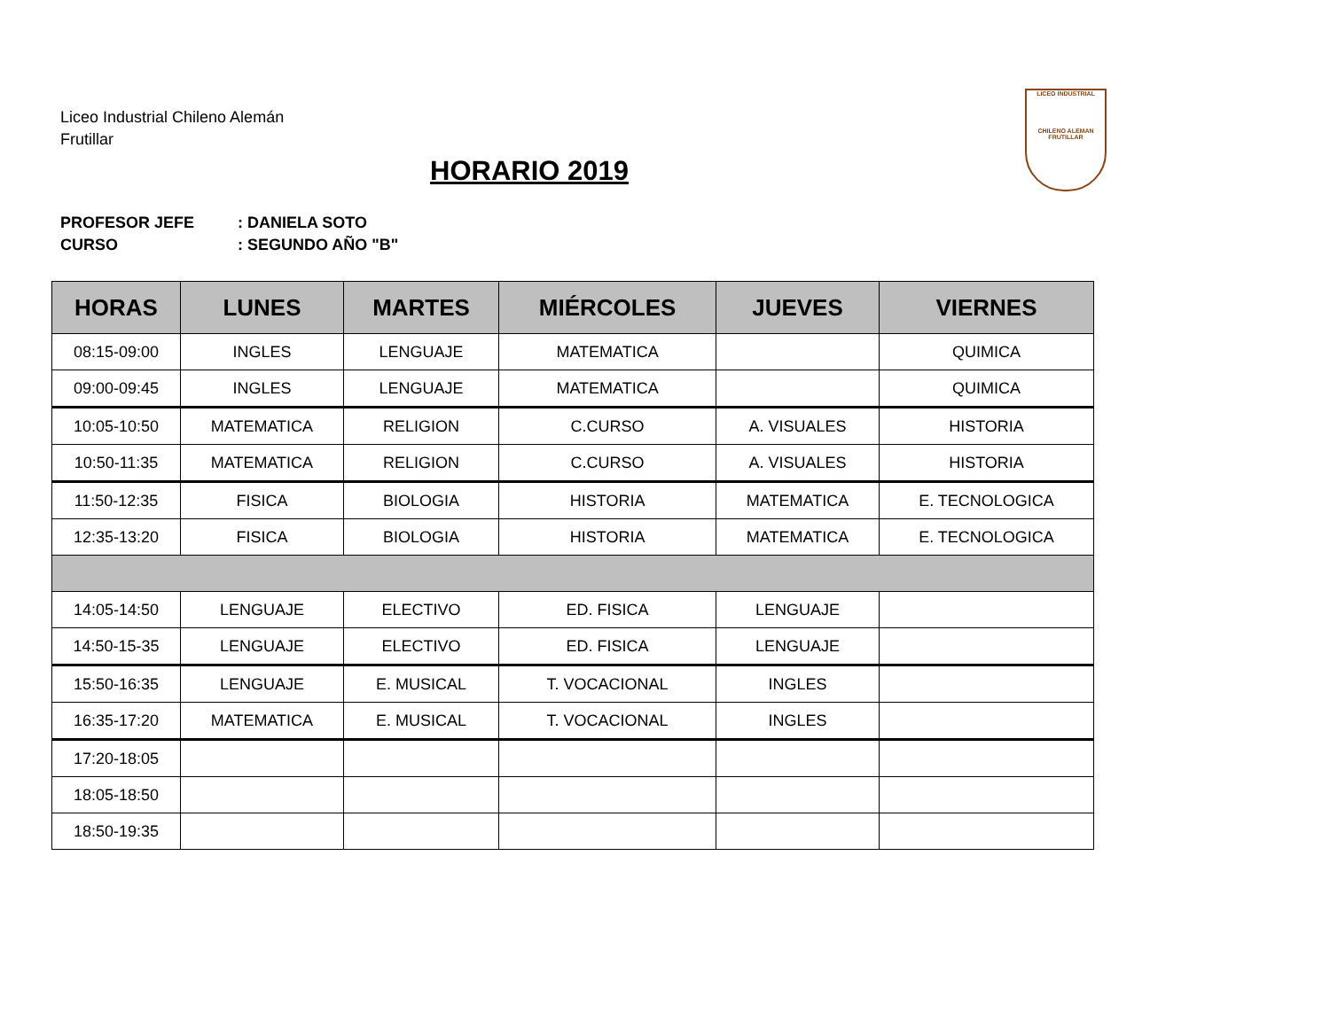LICEO INDUSTRIAL
CHILENO ALEMAN FRUTILLAR
Liceo Industrial Chileno Alemán
Frutillar
HORARIO 2019
PROFESOR JEFE: DANIELA SOTO
CURSO: SEGUNDO AÑO "B"
| HORAS | LUNES | MARTES | MIÉRCOLES | JUEVES | VIERNES |
| --- | --- | --- | --- | --- | --- |
| 08:15-09:00 | INGLES | LENGUAJE | MATEMATICA | | QUIMICA |
| 09:00-09:45 | INGLES | LENGUAJE | MATEMATICA | | QUIMICA |
| 10:05-10:50 | MATEMATICA | RELIGION | C.CURSO | A. VISUALES | HISTORIA |
| 10:50-11:35 | MATEMATICA | RELIGION | C.CURSO | A. VISUALES | HISTORIA |
| 11:50-12:35 | FISICA | BIOLOGIA | HISTORIA | MATEMATICA | E. TECNOLOGICA |
| 12:35-13:20 | FISICA | BIOLOGIA | HISTORIA | MATEMATICA | E. TECNOLOGICA |
| 14:05-14:50 | LENGUAJE | ELECTIVO | ED. FISICA | LENGUAJE | |
| 14:50-15-35 | LENGUAJE | ELECTIVO | ED. FISICA | LENGUAJE | |
| 15:50-16:35 | LENGUAJE | E. MUSICAL | T. VOCACIONAL | INGLES | |
| 16:35-17:20 | MATEMATICA | E. MUSICAL | T. VOCACIONAL | INGLES | |
| 17:20-18:05 | | | | | |
| 18:05-18:50 | | | | | |
| 18:50-19:35 | | | | | |